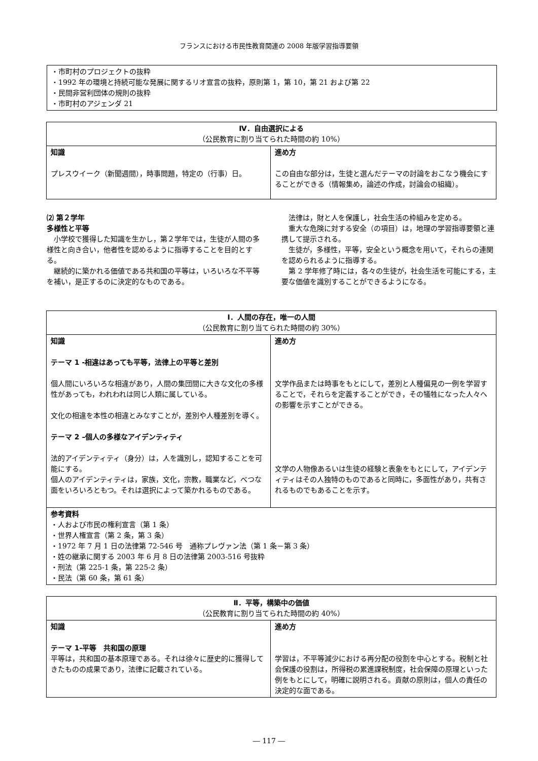フランスにおける市民性教育関連の 2008 年版学習指導要領
・市町村のプロジェクトの抜粋
・1992 年の環境と持続可能な発展に関するリオ宣言の抜粋，原則第 1，第 10，第 21 および第 22
・民間非営利団体の規則の抜粋
・市町村のアジェンダ 21
| Ⅳ．自由選択による （公民教育に割り当てられた時間の約 10%） | |
| --- | --- |
| 知識 プレスウイーク（新聞週間），時事問題，特定の（行事）日。 | 進め方 この自由な部分は，生徒と選んだテーマの討論をおこなう機会にすることができる（情報集め，論述の作成，討論会の組織）。 |
⑵ 第２学年
多様性と平等
　小学校で獲得した知識を生かし，第２学年では，生徒が人間の多様性と向き合い，他者性を認めるように指導することを目的とする。
　継続的に築かれる価値である共和国の平等は，いろいろな不平等を補い，是正するのに決定的なものである。
　法律は，財と人を保護し，社会生活の枠組みを定める。
　重大な危険に対する安全（の項目）は，地理の学習指導要領と連携して提示される。
　生徒が，多様性，平等，安全という概念を用いて，それらの連関を認められるように指導する。
　第 2 学年修了時には，各々の生徒が，社会生活を可能にする，主要な価値を識別することができるようになる。
| Ⅰ．人間の存在，唯一の人間 （公民教育に割り当てられた時間の約 30%） | |
| --- | --- |
| 知識 テーマ 1 -相違はあっても平等，法律上の平等と差別 個人間にいろいろな相違があり，人間の集団間に大きな文化の多様性があっても，われわれは同じ人類に属している。 文化の相違を本性の相違とみなすことが，差別や人種差別を導く。 テーマ 2 –個人の多様なアイデンティティ 法的アイデンティティ（身分）は，人を識別し，認知することを可能にする。 個人のアイデンティティは，家族，文化，宗教，職業など，べつな面をいろいろともつ。それは選択によって築かれるものである。 | 進め方 文学作品または時事をもとにして，差別と人種偏見の一例を学習することで，それらを定義することができ，その犠牲になった人々への影響を示すことができる。 文学の人物像あるいは生徒の経験と表象をもとにして，アイデンティティはその人独特のものであると同時に，多面性があり，共有されるものでもあることを示す。 |
| 参考資料 ・人および市民の権利宣言（第 1 条） ・世界人権宣言（第 2 条，第 3 条） ・1972 年 7 月 1 日の法律第 72‐546 号 通称プレヴァン法（第 1 条－第 3 条） ・姓の継承に関する 2003 年 6 月 8 日の法律第 2003-516 号抜粋 ・刑法（第 225-1 条，第 225-2 条） ・民法（第 60 条，第 61 条） | |
| Ⅱ．平等，構築中の価値 （公民教育に割り当てられた時間の約 40%） | |
| --- | --- |
| 知識 テーマ 1‐平等 共和国の原理 平等は，共和国の基本原理である。それは徐々に歴史的に獲得してきたものの成果であり，法律に記載されている。 | 進め方 学習は，不平等減少における再分配の役割を中心とする。税制と社会保護の役割は，所得税の累進課税制度，社会保障の原理といった例をもとにして，明確に説明される。貢献の原則は，個人の責任の決定的な面である。 |
― 117 ―